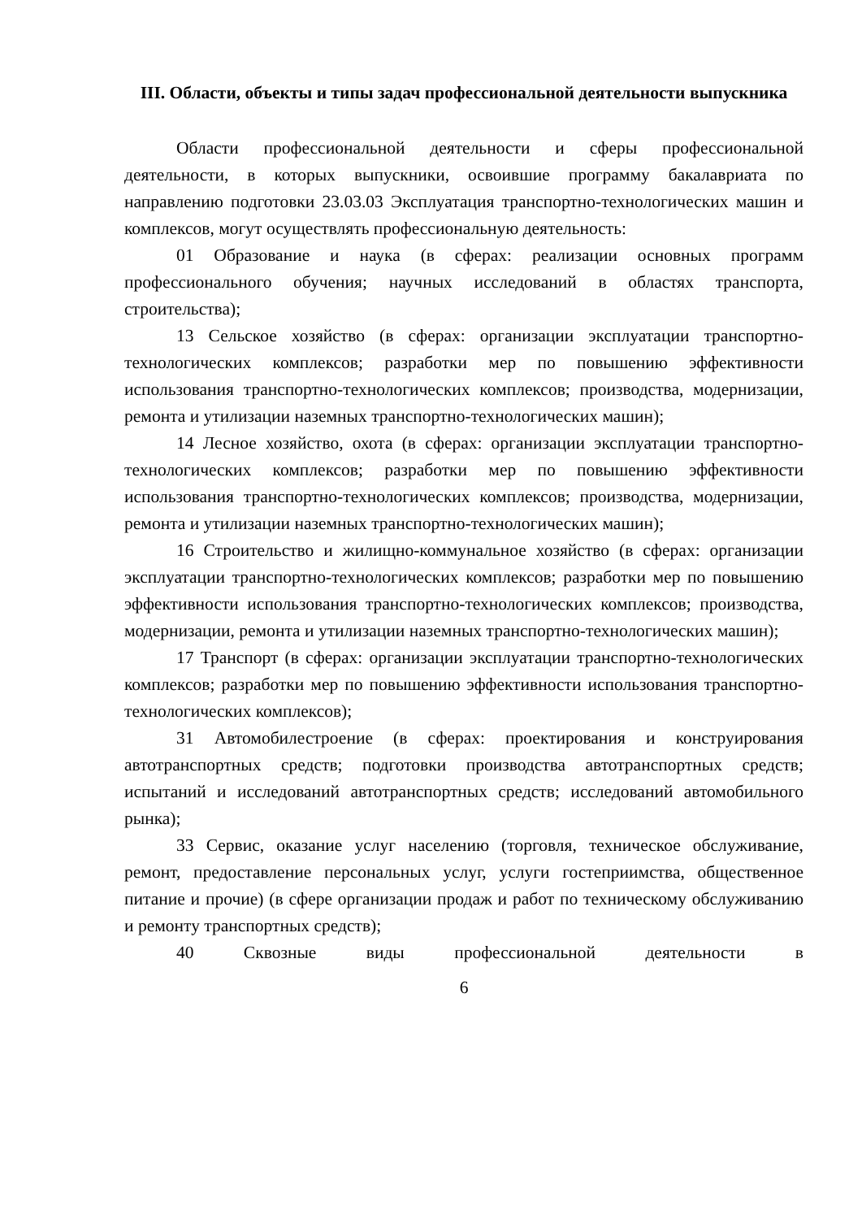III. Области, объекты и типы задач профессиональной деятельности выпускника
Области профессиональной деятельности и сферы профессиональной деятельности, в которых выпускники, освоившие программу бакалавриата по направлению подготовки 23.03.03 Эксплуатация транспортно-технологических машин и комплексов, могут осуществлять профессиональную деятельность:
01 Образование и наука (в сферах: реализации основных программ профессионального обучения; научных исследований в областях транспорта, строительства);
13 Сельское хозяйство (в сферах: организации эксплуатации транспортно-технологических комплексов; разработки мер по повышению эффективности использования транспортно-технологических комплексов; производства, модернизации, ремонта и утилизации наземных транспортно-технологических машин);
14 Лесное хозяйство, охота (в сферах: организации эксплуатации транспортно-технологических комплексов; разработки мер по повышению эффективности использования транспортно-технологических комплексов; производства, модернизации, ремонта и утилизации наземных транспортно-технологических машин);
16 Строительство и жилищно-коммунальное хозяйство (в сферах: организации эксплуатации транспортно-технологических комплексов; разработки мер по повышению эффективности использования транспортно-технологических комплексов; производства, модернизации, ремонта и утилизации наземных транспортно-технологических машин);
17 Транспорт (в сферах: организации эксплуатации транспортно-технологических комплексов; разработки мер по повышению эффективности использования транспортно-технологических комплексов);
31 Автомобилестроение (в сферах: проектирования и конструирования автотранспортных средств; подготовки производства автотранспортных средств; испытаний и исследований автотранспортных средств; исследований автомобильного рынка);
33 Сервис, оказание услуг населению (торговля, техническое обслуживание, ремонт, предоставление персональных услуг, услуги гостеприимства, общественное питание и прочие) (в сфере организации продаж и работ по техническому обслуживанию и ремонту транспортных средств);
40 Сквозные виды профессиональной деятельности в
6